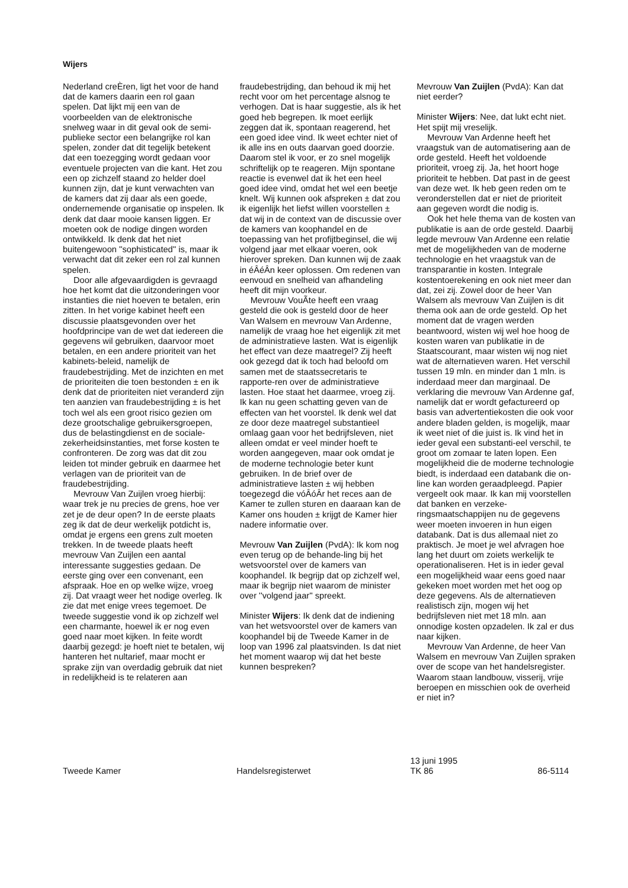Wijers
Nederland creÈren, ligt het voor de hand dat de kamers daarin een rol gaan spelen. Dat lijkt mij een van de voorbeelden van de elektronische snelweg waar in dit geval ook de semi-publieke sector een belangrijke rol kan spelen, zonder dat dit tegelijk betekent dat een toezegging wordt gedaan voor eventuele projecten van die kant. Het zou een op zichzelf staand zo helder doel kunnen zijn, dat je kunt verwachten van de kamers dat zij daar als een goede, ondernemende organisatie op inspelen. Ik denk dat daar mooie kansen liggen. Er moeten ook de nodige dingen worden ontwikkeld. Ik denk dat het niet buitengewoon ''sophisticated'' is, maar ik verwacht dat dit zeker een rol zal kunnen spelen.
Door alle afgevaardigden is gevraagd hoe het komt dat die uitzonderingen voor instanties die niet hoeven te betalen, erin zitten. In het vorige kabinet heeft een discussie plaatsgevonden over het hoofdprincipe van de wet dat iedereen die gegevens wil gebruiken, daarvoor moet betalen, en een andere prioriteit van het kabinets-beleid, namelijk de fraudebestrijding. Met de inzichten en met de prioriteiten die toen bestonden ± en ik denk dat de prioriteiten niet veranderd zijn ten aanzien van fraudebestrijding ± is het toch wel als een groot risico gezien om deze grootschalige gebruikersgroepen, dus de belastingdienst en de sociale-zekerheidsinstanties, met forse kosten te confronteren. De zorg was dat dit zou leiden tot minder gebruik en daarmee het verlagen van de prioriteit van de fraudebestrijding.
Mevrouw Van Zuijlen vroeg hierbij: waar trek je nu precies de grens, hoe ver zet je de deur open? In de eerste plaats zeg ik dat de deur werkelijk potdicht is, omdat je ergens een grens zult moeten trekken. In de tweede plaats heeft mevrouw Van Zuijlen een aantal interessante suggesties gedaan. De eerste ging over een convenant, een afspraak. Hoe en op welke wijze, vroeg zij. Dat vraagt weer het nodige overleg. Ik zie dat met enige vrees tegemoet. De tweede suggestie vond ik op zichzelf wel een charmante, hoewel ik er nog even goed naar moet kijken. In feite wordt daarbij gezegd: je hoeft niet te betalen, wij hanteren het nultarief, maar mocht er sprake zijn van overdadig gebruik dat niet in redelijkheid is te relateren aan
fraudebestrijding, dan behoud ik mij het recht voor om het percentage alsnog te verhogen. Dat is haar suggestie, als ik het goed heb begrepen. Ik moet eerlijk zeggen dat ik, spontaan reagerend, het een goed idee vind. Ik weet echter niet of ik alle ins en outs daarvan goed doorzie. Daarom stel ik voor, er zo snel mogelijk schriftelijk op te reageren. Mijn spontane reactie is evenwel dat ik het een heel goed idee vind, omdat het wel een beetje knelt. Wij kunnen ook afspreken ± dat zou ik eigenlijk het liefst willen voorstellen ± dat wij in de context van de discussie over de kamers van koophandel en de toepassing van het profijtbeginsel, die wij volgend jaar met elkaar voeren, ook hierover spreken. Dan kunnen wij de zaak in éÂéÂn keer oplossen. Om redenen van eenvoud en snelheid van afhandeling heeft dit mijn voorkeur.
Mevrouw VouÃte heeft een vraag gesteld die ook is gesteld door de heer Van Walsem en mevrouw Van Ardenne, namelijk de vraag hoe het eigenlijk zit met de administratieve lasten. Wat is eigenlijk het effect van deze maatregel? Zij heeft ook gezegd dat ik toch had beloofd om samen met de staatssecretaris te rapporte-ren over de administratieve lasten. Hoe staat het daarmee, vroeg zij. Ik kan nu geen schatting geven van de effecten van het voorstel. Ik denk wel dat ze door deze maatregel substantieel omlaag gaan voor het bedrijfsleven, niet alleen omdat er veel minder hoeft te worden aangegeven, maar ook omdat je de moderne technologie beter kunt gebruiken. In de brief over de administratieve lasten ± wij hebben toegezegd die vóÂóÂr het reces aan de Kamer te zullen sturen en daaraan kan de Kamer ons houden ± krijgt de Kamer hier nadere informatie over.
Mevrouw Van Zuijlen (PvdA): Ik kom nog even terug op de behande-ling bij het wetsvoorstel over de kamers van koophandel. Ik begrijp dat op zichzelf wel, maar ik begrijp niet waarom de minister over ''volgend jaar'' spreekt.
Minister Wijers: Ik denk dat de indiening van het wetsvoorstel over de kamers van koophandel bij de Tweede Kamer in de loop van 1996 zal plaatsvinden. Is dat niet het moment waarop wij dat het beste kunnen bespreken?
Mevrouw Van Zuijlen (PvdA): Kan dat niet eerder?
Minister Wijers: Nee, dat lukt echt niet. Het spijt mij vreselijk.
Mevrouw Van Ardenne heeft het vraagstuk van de automatisering aan de orde gesteld. Heeft het voldoende prioriteit, vroeg zij. Ja, het hoort hoge prioriteit te hebben. Dat past in de geest van deze wet. Ik heb geen reden om te veronderstellen dat er niet de prioriteit aan gegeven wordt die nodig is.
Ook het hele thema van de kosten van publikatie is aan de orde gesteld. Daarbij legde mevrouw Van Ardenne een relatie met de mogelijkheden van de moderne technologie en het vraagstuk van de transparantie in kosten. Integrale kostentoerekening en ook niet meer dan dat, zei zij. Zowel door de heer Van Walsem als mevrouw Van Zuijlen is dit thema ook aan de orde gesteld. Op het moment dat de vragen werden beantwoord, wisten wij wel hoe hoog de kosten waren van publikatie in de Staatscourant, maar wisten wij nog niet wat de alternatieven waren. Het verschil tussen 19 mln. en minder dan 1 mln. is inderdaad meer dan marginaal. De verklaring die mevrouw Van Ardenne gaf, namelijk dat er wordt gefactureerd op basis van advertentiekosten die ook voor andere bladen gelden, is mogelijk, maar ik weet niet of die juist is. Ik vind het in ieder geval een substanti-eel verschil, te groot om zomaar te laten lopen. Een mogelijkheid die de moderne technologie biedt, is inderdaad een databank die on-line kan worden geraadpleegd. Papier vergeelt ook maar. Ik kan mij voorstellen dat banken en verzeke-ringsmaatschappijen nu de gegevens weer moeten invoeren in hun eigen databank. Dat is dus allemaal niet zo praktisch. Je moet je wel afvragen hoe lang het duurt om zoiets werkelijk te operationaliseren. Het is in ieder geval een mogelijkheid waar eens goed naar gekeken moet worden met het oog op deze gegevens. Als de alternatieven realistisch zijn, mogen wij het bedrijfsleven niet met 18 mln. aan onnodige kosten opzadelen. Ik zal er dus naar kijken.
Mevrouw Van Ardenne, de heer Van Walsem en mevrouw Van Zuijlen spraken over de scope van het handelsregister. Waarom staan landbouw, visserij, vrije beroepen en misschien ook de overheid er niet in?
Tweede Kamer Handelsregisterwet
13 juni 1995
TK 86
86-5114